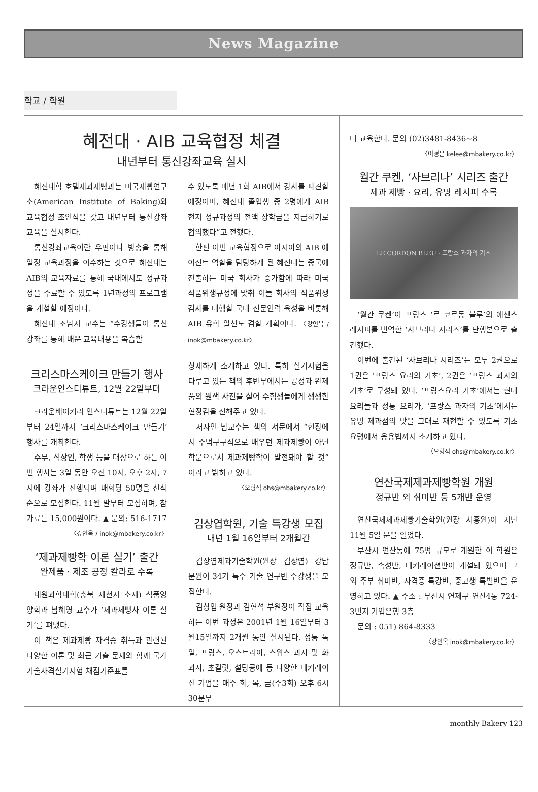News Magazine
학교 / 학원
혜전대 · AIB 교육협정 체결
내년부터 통신강좌교육 실시
혜전대학 호텔제과제빵과는 미국제빵연구소(American Institute of Baking)와 교육협정 조인식을 갖고 내년부터 통신강좌교육을 실시한다.
통신강좌교육이란 우편이나 방송을 통해 일정 교육과정을 이수하는 것으로 혜전대는 AIB의 교육자료를 통해 국내에서도 정규과정을 수료할 수 있도록 1년과정의 프로그램을 개설할 예정이다.
혜전대 조남지 교수는 “수강생들이 통신강좌를 통해 배운 교육내용을 복습할
수 있도록 매년 1회 AIB에서 강사를 파견할 예정이며, 혜전대 졸업생 중 2명에게 AIB 현지 정규과정의 전액 장학금을 지급하기로 협의했다”고 전했다.
한편 이번 교육협정으로 아시아의 AIB 에이전트 역할을 담당하게 된 혜전대는 중국에 진출하는 미국 회사가 증가함에 따라 미국 식품위생규정에 맞춰 이들 회사의 식품위생검사를 대행할 국내 전문인력 육성을 비롯해 AIB 유학 알선도 겸할 계획이다. 〈강인옥 / inok@mbakery.co.kr〉
크리스마스케이크 만들기 행사
크라운인스티튜트, 12월 22일부터
크라운베이커리 인스티튜트는 12월 22일부터 24일까지 ‘크리스마스케이크 만들기’ 행사를 개최한다.
주부, 직장인, 학생 등을 대상으로 하는 이번 행사는 3일 동안 오전 10시, 오후 2시, 7시에 강좌가 진행되며 매회당 50명을 선착순으로 모집한다. 11월 말부터 모집하며, 참가료는 15,000원이다. ▲ 문의: 516-1717
〈강인옥 / inok@mbakery.co.kr〉
‘제과제빵학 이론 실기’ 출간
완제품 · 제조 공정 칼라로 수록
대원과학대학(충북 제천시 소재) 식품영양학과 남혜영 교수가 ‘제과제빵사 이론 실기’를 펴냈다.
이 책은 제과제빵 자격증 취득과 관련된 다양한 이론 및 최근 기출 문제와 함께 국가기술자격실기시험 채점기준표를
상세하게 소개하고 있다. 특히 실기시험을 다루고 있는 책의 후반부에서는 공정과 완제품의 원색 사진을 실어 수험생들에게 생생한 현장감을 전해주고 있다.
저자인 남교수는 책의 서문에서 “현장에서 주먹구구식으로 배우던 제과제빵이 아닌 학문으로서 제과제빵학이 발전돼야 할 것”이라고 밝히고 있다.
〈오형석 ohs@mbakery.co.kr〉
김상엽학원, 기술 특강생 모집
내년 1월 16일부터 2개월간
김상엽제과기술학원(원장 김상엽) 강남 분원이 34기 특수 기술 연구반 수강생을 모집한다.
김상엽 원장과 김현석 부원장이 직접 교육하는 이번 과정은 2001년 1월 16일부터 3월15일까지 2개월 동안 실시된다. 정통 독일, 프랑스, 오스트리아, 스위스 과자 및 화과자, 초컬릿, 설탕공예 등 다양한 데커레이션 기법을 매주 화, 목, 금(주3회) 오후 6시 30분부
터 교육한다. 문의 (02)3481-8436~8
〈이경은 kelee@mbakery.co.kr〉
월간 쿠켄, ‘사브리나’ 시리즈 출간
제과 제빵 · 요리, 유명 레시피 수록
LE CORDON BLEU · 프랑스 과자의 기초
‘월간 쿠켄’이 프랑스 ‘르 코르동 블루’의 에센스 레시피를 번역한 ‘사브리나 시리즈’를 단행본으로 출간했다.
이번에 출간된 ‘사브리나 시리즈’는 모두 2권으로 1권은 ‘프랑스 요리의 기초’, 2권은 ‘프랑스 과자의 기초’로 구성돼 있다. ‘프랑스요리 기초’에서는 현대 요리들과 정통 요리가, ‘프랑스 과자의 기초’에서는 유명 제과점의 맛을 그대로 재현할 수 있도록 기초 요령에서 응용법까지 소개하고 있다.
〈오형석 ohs@mbakery.co.kr〉
연산국제제과제빵학원 개원
정규반 외 취미반 등 5개반 운영
연산국제제과제빵기술학원(원장 서홍원)이 지난 11월 5일 문을 열었다.
부산시 연산동에 75평 규모로 개원한 이 학원은 정규반, 속성반, 데커레이션반이 개설돼 있으며 그 외 주부 취미반, 자격증 특강반, 중고생 특별반을 운영하고 있다. ▲ 주소 : 부산시 연제구 연산4동 724-3번지 기업은행 3층
문의 : 051) 864-8333
〈강인옥 inok@mbakery.co.kr〉
monthly Bakery 123